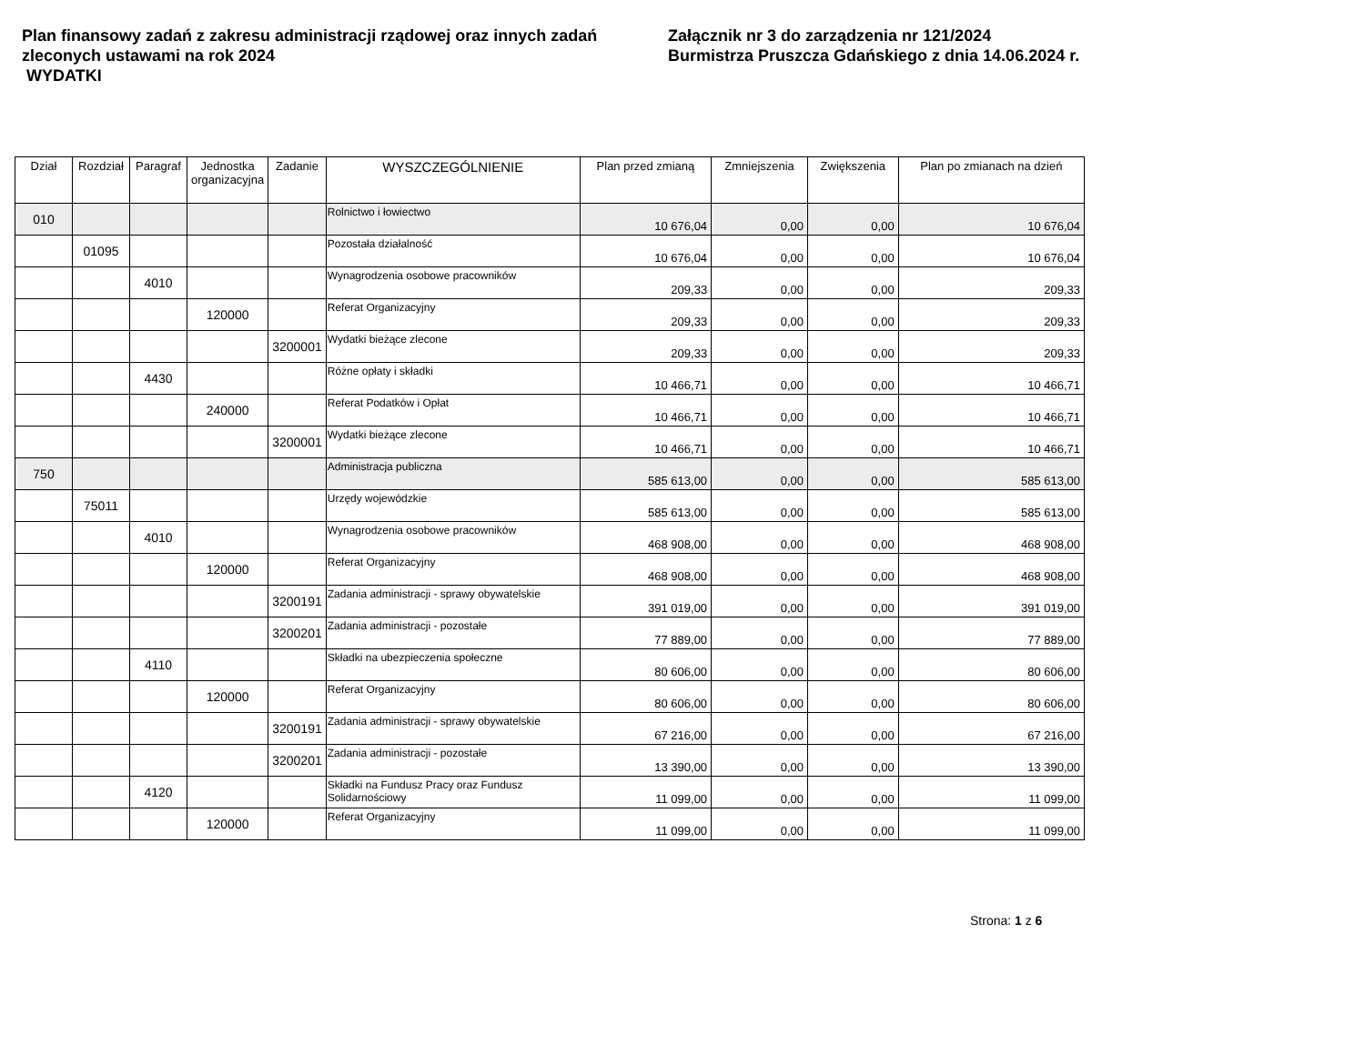Plan finansowy zadań z zakresu administracji rządowej oraz innych zadań zleconych ustawami na rok 2024
WYDATKI
Załącznik nr 3 do zarządzenia nr 121/2024
Burmistrza Pruszcza Gdańskiego z dnia 14.06.2024 r.
| Dział | Rozdział | Paragraf | Jednostka organizacyjna | Zadanie | WYSZCZEGÓLNIENIE | Plan przed zmianą | Zmniejszenia | Zwiększenia | Plan po zmianach na dzień |
| --- | --- | --- | --- | --- | --- | --- | --- | --- | --- |
| 010 | | | | | Rolnictwo i łowiectwo | 10 676,04 | 0,00 | 0,00 | 10 676,04 |
| | 01095 | | | | Pozostała działalność | 10 676,04 | 0,00 | 0,00 | 10 676,04 |
| | | 4010 | | | Wynagrodzenia osobowe pracowników | 209,33 | 0,00 | 0,00 | 209,33 |
| | | | 120000 | | Referat Organizacyjny | 209,33 | 0,00 | 0,00 | 209,33 |
| | | | | 3200001 | Wydatki bieżące zlecone | 209,33 | 0,00 | 0,00 | 209,33 |
| | | 4430 | | | Różne opłaty i składki | 10 466,71 | 0,00 | 0,00 | 10 466,71 |
| | | | 240000 | | Referat Podatków i Opłat | 10 466,71 | 0,00 | 0,00 | 10 466,71 |
| | | | | 3200001 | Wydatki bieżące zlecone | 10 466,71 | 0,00 | 0,00 | 10 466,71 |
| 750 | | | | | Administracja publiczna | 585 613,00 | 0,00 | 0,00 | 585 613,00 |
| | 75011 | | | | Urzędy wojewódzkie | 585 613,00 | 0,00 | 0,00 | 585 613,00 |
| | | 4010 | | | Wynagrodzenia osobowe pracowników | 468 908,00 | 0,00 | 0,00 | 468 908,00 |
| | | | 120000 | | Referat Organizacyjny | 468 908,00 | 0,00 | 0,00 | 468 908,00 |
| | | | | 3200191 | Zadania administracji - sprawy obywatelskie | 391 019,00 | 0,00 | 0,00 | 391 019,00 |
| | | | | 3200201 | Zadania administracji - pozostałe | 77 889,00 | 0,00 | 0,00 | 77 889,00 |
| | | 4110 | | | Składki na ubezpieczenia społeczne | 80 606,00 | 0,00 | 0,00 | 80 606,00 |
| | | | 120000 | | Referat Organizacyjny | 80 606,00 | 0,00 | 0,00 | 80 606,00 |
| | | | | 3200191 | Zadania administracji - sprawy obywatelskie | 67 216,00 | 0,00 | 0,00 | 67 216,00 |
| | | | | 3200201 | Zadania administracji - pozostałe | 13 390,00 | 0,00 | 0,00 | 13 390,00 |
| | | 4120 | | | Składki na Fundusz Pracy oraz Fundusz Solidarnościowy | 11 099,00 | 0,00 | 0,00 | 11 099,00 |
| | | | 120000 | | Referat Organizacyjny | 11 099,00 | 0,00 | 0,00 | 11 099,00 |
Strona: 1 z 6